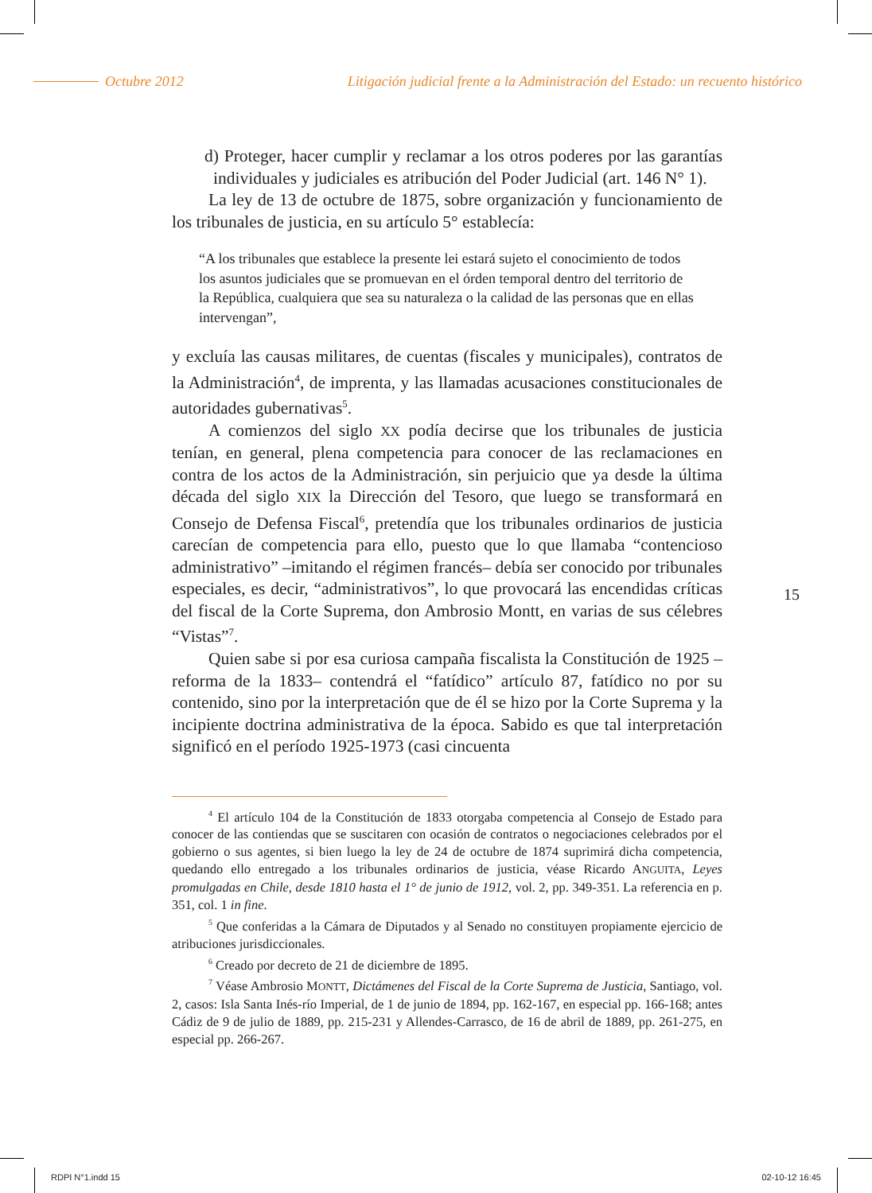Octubre 2012 Litigación judicial frente a la Administración del Estado: un recuento histórico
d) Proteger, hacer cumplir y reclamar a los otros poderes por las garantías individuales y judiciales es atribución del Poder Judicial (art. 146 N° 1).
La ley de 13 de octubre de 1875, sobre organización y funcionamiento de los tribunales de justicia, en su artículo 5° establecía:
“A los tribunales que establece la presente lei estará sujeto el conocimiento de todos los asuntos judiciales que se promuevan en el órden temporal dentro del territorio de la República, cualquiera que sea su naturaleza o la calidad de las personas que en ellas intervengan”,
y excluía las causas militares, de cuentas (fiscales y municipales), contratos de la Administración<sup>4</sup>, de imprenta, y las llamadas acusaciones constitucionales de autoridades gubernativas<sup>5</sup>.
A comienzos del siglo XX podía decirse que los tribunales de justicia tenían, en general, plena competencia para conocer de las reclamaciones en contra de los actos de la Administración, sin perjuicio que ya desde la última década del siglo XIX la Dirección del Tesoro, que luego se transformará en Consejo de Defensa Fiscal<sup>6</sup>, pretendía que los tribunales ordinarios de justicia carecían de competencia para ello, puesto que lo que llamaba “contencioso administrativo” –imitando el régimen francés– debía ser conocido por tribunales especiales, es decir, “administrativos”, lo que provocará las encendidas críticas del fiscal de la Corte Suprema, don Ambrosio Montt, en varias de sus célebres “Vistas”<sup>7</sup>.
Quien sabe si por esa curiosa campaña fiscalista la Constitución de 1925 –reforma de la 1833– contendrá el “fatídico” artículo 87, fatídico no por su contenido, sino por la interpretación que de él se hizo por la Corte Suprema y la incipiente doctrina administrativa de la época. Sabido es que tal interpretación significó en el período 1925-1973 (casi cincuenta
<sup>4</sup> El artículo 104 de la Constitución de 1833 otorgaba competencia al Consejo de Estado para conocer de las contiendas que se suscitaren con ocasión de contratos o negociaciones celebrados por el gobierno o sus agentes, si bien luego la ley de 24 de octubre de 1874 suprimirá dicha competencia, quedando ello entregado a los tribunales ordinarios de justicia, véase Ricardo ANGUITA, Leyes promulgadas en Chile, desde 1810 hasta el 1° de junio de 1912, vol. 2, pp. 349-351. La referencia en p. 351, col. 1 in fine.
<sup>5</sup> Que conferidas a la Cámara de Diputados y al Senado no constituyen propiamente ejercicio de atribuciones jurisdiccionales.
<sup>6</sup> Creado por decreto de 21 de diciembre de 1895.
<sup>7</sup> Véase Ambrosio MONTT, Dictámenes del Fiscal de la Corte Suprema de Justicia, Santiago, vol. 2, casos: Isla Santa Inés-río Imperial, de 1 de junio de 1894, pp. 162-167, en especial pp. 166-168; antes Cádiz de 9 de julio de 1889, pp. 215-231 y Allendes-Carrasco, de 16 de abril de 1889, pp. 261-275, en especial pp. 266-267.
15
RDPI N°1.indd 15 02-10-12 16:45